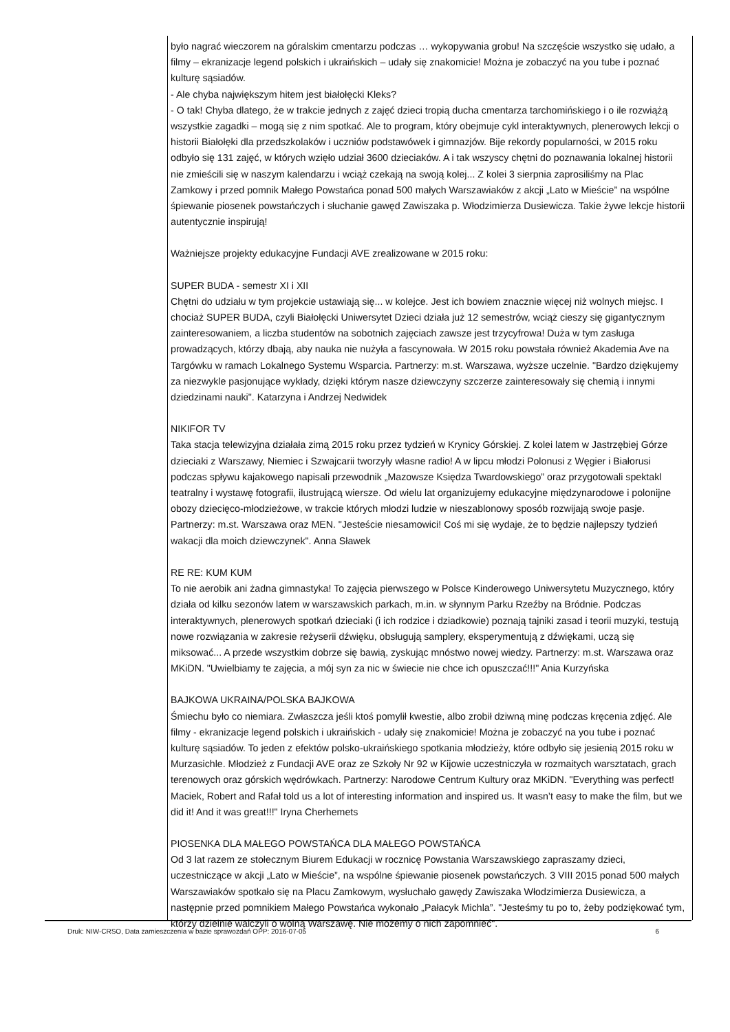było nagrać wieczorem na góralskim cmentarzu podczas … wykopywania grobu! Na szczęście wszystko się udało, a filmy – ekranizacje legend polskich i ukraińskich – udały się znakomicie! Można je zobaczyć na you tube i poznać kulturę sąsiadów.
- Ale chyba największym hitem jest białołęcki Kleks?
- O tak! Chyba dlatego, że w trakcie jednych z zajęć dzieci tropią ducha cmentarza tarchomińskiego i o ile rozwiążą wszystkie zagadki – mogą się z nim spotkać. Ale to program, który obejmuje cykl interaktywnych, plenerowych lekcji o historii Białołęki dla przedszkolaków i uczniów podstawówek i gimnazjów. Bije rekordy popularności, w 2015 roku odbyło się 131 zajęć, w których wzięło udział 3600 dzieciaków. A i tak wszyscy chętni do poznawania lokalnej historii nie zmieścili się w naszym kalendarzu i wciąż czekają na swoją kolej... Z kolei 3 sierpnia zaprosiliśmy na Plac Zamkowy i przed pomnik Małego Powstańca ponad 500 małych Warszawiaków z akcji „Lato w Mieście” na wspólne śpiewanie piosenek powstańczych i słuchanie gawęd Zawiszaka p. Włodzimierza Dusiewicza. Takie żywe lekcje historii autentycznie inspirują!
Ważniejsze projekty edukacyjne Fundacji AVE zrealizowane w 2015 roku:
SUPER BUDA - semestr XI i XII
Chętni do udziału w tym projekcie ustawiają się... w kolejce. Jest ich bowiem znacznie więcej niż wolnych miejsc. I chociaż SUPER BUDA, czyli Białołęcki Uniwersytet Dzieci działa już 12 semestrów, wciąż cieszy się gigantycznym zainteresowaniem, a liczba studentów na sobotnich zajęciach zawsze jest trzycyfrowa! Duża w tym zasługa prowadzących, którzy dbają, aby nauka nie nużyła a fascynowała. W 2015 roku powstała również Akademia Ave na Targówku w ramach Lokalnego Systemu Wsparcia. Partnerzy: m.st. Warszawa, wyższe uczelnie. "Bardzo dziękujemy za niezwykle pasjonujące wykłady, dzięki którym nasze dziewczyny szczerze zainteresowały się chemią i innymi dziedzinami nauki". Katarzyna i Andrzej Nedwidek
NIKIFOR TV
Taka stacja telewizyjna działała zimą 2015 roku przez tydzień w Krynicy Górskiej. Z kolei latem w Jastrzębiej Górze dzieciaki z Warszawy, Niemiec i Szwajcarii tworzyły własne radio! A w lipcu młodzi Polonusi z Węgier i Białorusi podczas spływu kajakowego napisali przewodnik „Mazowsze Księdza Twardowskiego” oraz przygotowali spektakl teatralny i wystawę fotografii, ilustrującą wiersze. Od wielu lat organizujemy edukacyjne międzynarodowe i polonijne obozy dziecięco-młodzieżowe, w trakcie których młodzi ludzie w nieszablonowy sposób rozwijają swoje pasje. Partnerzy: m.st. Warszawa oraz MEN. "Jesteście niesamowici! Coś mi się wydaje, że to będzie najlepszy tydzień wakacji dla moich dziewczynek". Anna Sławek
RE RE: KUM KUM
To nie aerobik ani żadna gimnastyka! To zajęcia pierwszego w Polsce Kinderowego Uniwersytetu Muzycznego, który działa od kilku sezonów latem w warszawskich parkach, m.in. w słynnym Parku Rzeźby na Bródnie. Podczas interaktywnych, plenerowych spotkań dzieciaki (i ich rodzice i dziadkowie) poznają tajniki zasad i teorii muzyki, testują nowe rozwiązania w zakresie reżyserii dźwięku, obsługują samplery, eksperymentują z dźwiękami, uczą się miksować... A przede wszystkim dobrze się bawią, zyskując mnóstwo nowej wiedzy. Partnerzy: m.st. Warszawa oraz MKiDN. "Uwielbiamy te zajęcia, a mój syn za nic w świecie nie chce ich opuszczać!!!" Ania Kurzyńska
BAJKOWA UKRAINA/POLSKA BAJKOWA
Śmiechu było co niemiara. Zwłaszcza jeśli ktoś pomylił kwestie, albo zrobił dziwną minę podczas kręcenia zdjęć. Ale filmy - ekranizacje legend polskich i ukraińskich - udały się znakomicie! Można je zobaczyć na you tube i poznać kulturę sąsiadów. To jeden z efektów polsko-ukraińskiego spotkania młodzieży, które odbyło się jesienią 2015 roku w Murzasichle. Młodzież z Fundacji AVE oraz ze Szkoły Nr 92 w Kijowie uczestniczyła w rozmaitych warsztatach, grach terenowych oraz górskich wędrówkach. Partnerzy: Narodowe Centrum Kultury oraz MKiDN. "Everything was perfect! Maciek, Robert and Rafał told us a lot of interesting information and inspired us. It wasn’t easy to make the film, but we did it! And it was great!!!" Iryna Cherhemets
PIOSENKA DLA MAŁEGO POWSTAŃCA DLA MAŁEGO POWSTAŃCA
Od 3 lat razem ze stołecznym Biurem Edukacji w rocznicę Powstania Warszawskiego zapraszamy dzieci, uczestniczące w akcji „Lato w Mieście”, na wspólne śpiewanie piosenek powstańczych. 3 VIII 2015 ponad 500 małych Warszawiaków spotkało się na Placu Zamkowym, wysłuchało gawędy Zawiszaka Włodzimierza Dusiewicza, a następnie przed pomnikiem Małego Powstańca wykonało „Pałacyk Michla”. "Jesteśmy tu po to, żeby podziękować tym, którzy dzielnie walczyli o wolną Warszawę. Nie możemy o nich zapomnieć".
Druk: NIW-CRSO, Data zamieszczenia w bazie sprawozdań OPP: 2016-07-05 6